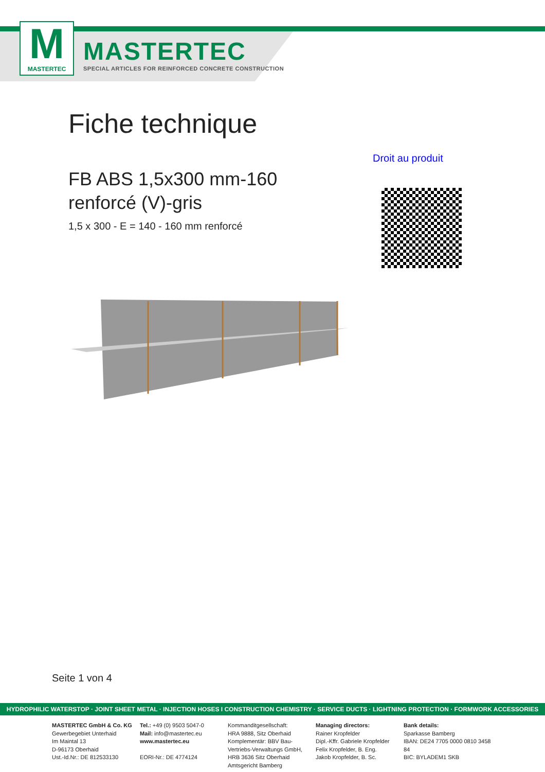M
MASTERTEC
MASTERTEC
SPECIAL ARTICLES FOR REINFORCED CONCRETE CONSTRUCTION
Fiche technique
Droit au produit
FB ABS 1,5x300 mm-160
renforcé (V)-gris
1,5 x 300 - E = 140 - 160 mm renforcé
Seite 1 von 4
HYDROPHILIC WATERSTOP · JOINT SHEET METAL · INJECTION HOSES I CONSTRUCTION CHEMISTRY · SERVICE DUCTS · LIGHTNING PROTECTION · FORMWORK ACCESSORIES
MASTERTEC GmbH & Co. KG
Gewerbegebiet Unterhaid
Im Maintal 13
D-96173 Oberhaid
Ust.-Id.Nr.: DE 812533130
Tel.: +49 (0) 9503 5047-0
Mail: info@mastertec.eu
www.mastertec.eu
EORI-Nr.: DE 4774124
Kommanditgesellschaft:
HRA 9888, Sitz Oberhaid
Komplementär: BBV Bau-
Vertriebs-Verwaltungs GmbH,
HRB 3636 Sitz Oberhaid
Amtsgericht Bamberg
Managing directors:
Rainer Kropfelder
Dipl.-Kffr. Gabriele Kropfelder
Felix Kropfelder, B. Eng.
Jakob Kropfelder, B. Sc.
Bank details:
Sparkasse Bamberg
IBAN: DE24 7705 0000 0810 3458 84
BIC: BYLADEM1 SKB